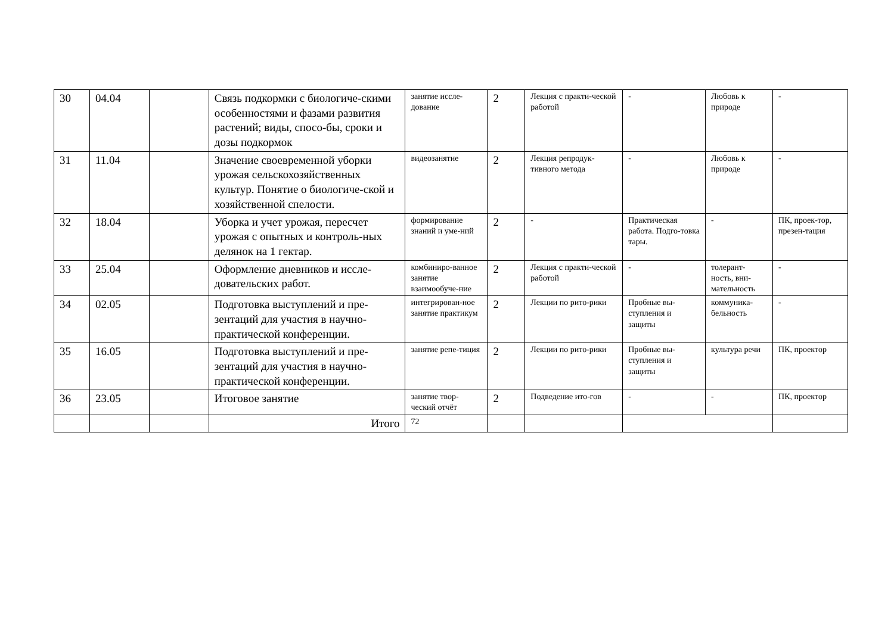| 30 | 04.04 | | Связь подкормки с биологиче-скими особенностями и фазами развития растений; виды, спосо-бы, сроки и дозы подкормок | занятие иссле-дование | 2 | Лекция с практи-ческой работой | - | Любовь к природе | - |
| 31 | 11.04 | | Значение своевременной уборки урожая сельскохозяйственных культур. Понятие о биологиче-ской и хозяйственной спелости. | видеозанятие | 2 | Лекция репродук-тивного метода | - | Любовь к природе | - |
| 32 | 18.04 | | Уборка и учет урожая, пересчет урожая с опытных и контроль-ных делянок на 1 гектар. | формирование знаний и уме-ний | 2 | - | Практическая работа. Подго-товка тары. | - | ПК, проек-тор, презен-тация |
| 33 | 25.04 | | Оформление дневников и иссле-довательских работ. | комбиниро-ванное занятие взаимообуче-ние | 2 | Лекция с практи-ческой работой | - | толерант-ность, вни-мательность | - |
| 34 | 02.05 | | Подготовка выступлений и пре-зентаций для участия в научно-практической конференции. | интегрирован-ное занятие практикум | 2 | Лекции по рито-рики | Пробные вы-ступления и защиты | коммуника-бельность | - |
| 35 | 16.05 | | Подготовка выступлений и пре-зентаций для участия в научно-практической конференции. | занятие репе-тиция | 2 | Лекции по рито-рики | Пробные вы-ступления и защиты | культура речи | ПК, проектор |
| 36 | 23.05 | | Итоговое занятие | занятие твор-ческий отчёт | 2 | Подведение ито-гов | - | - | ПК, проектор |
| | | | Итого | 72 | | | | | |